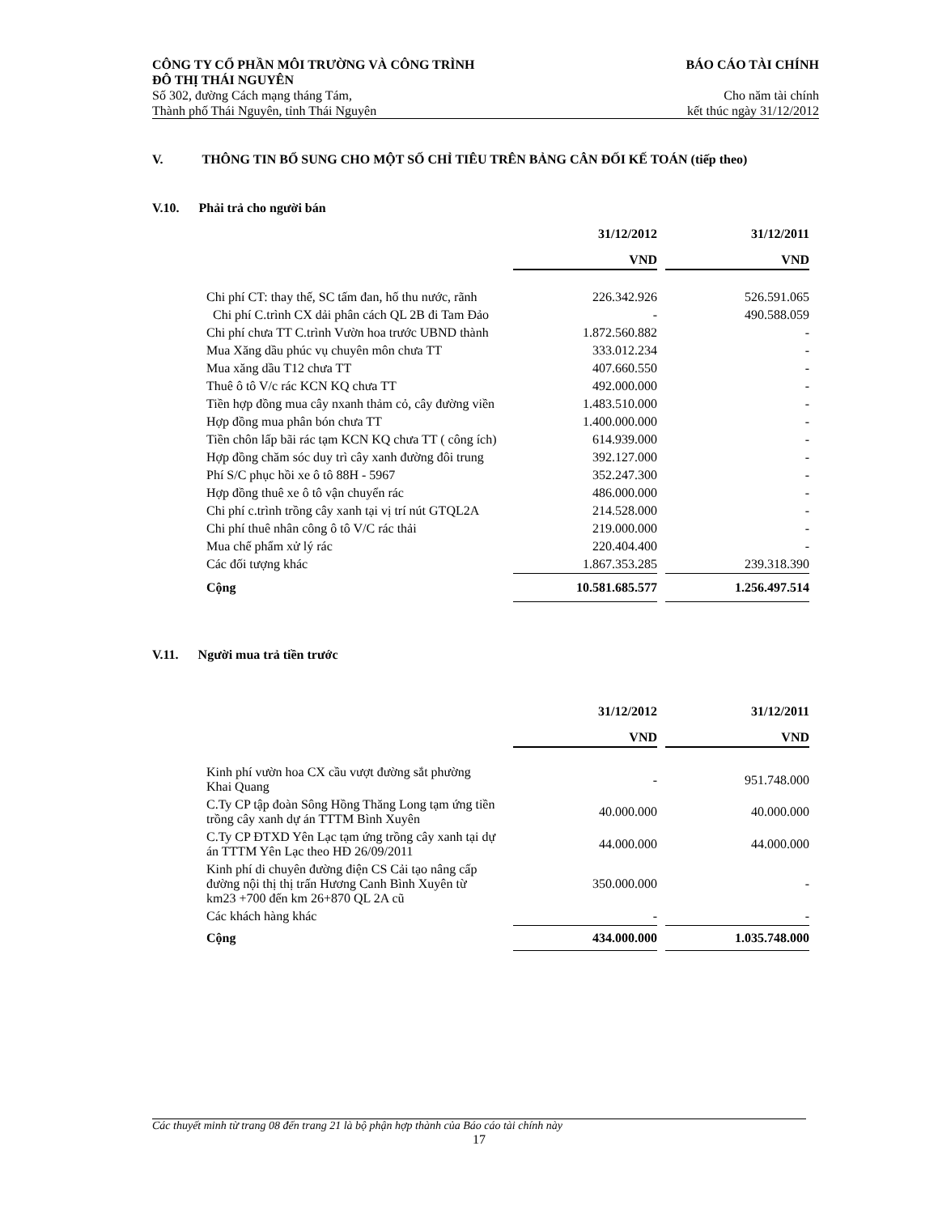CÔNG TY CỔ PHẦN MÔI TRƯỜNG VÀ CÔNG TRÌNH
ĐÔ THỊ THÁI NGUYÊN BÁO CÁO TÀI CHÍNH
Số 302, đường Cách mạng tháng Tám,
Thành phố Thái Nguyên, tỉnh Thái Nguyên Cho năm tài chính
kết thúc ngày 31/12/2012
V. THÔNG TIN BỔ SUNG CHO MỘT SỐ CHỈ TIÊU TRÊN BẢNG CÂN ĐỐI KẾ TOÁN (tiếp theo)
V.10. Phải trả cho người bán
| | 31/12/2012 | | 31/12/2011 |
| | VND | | VND |
| Chi phí CT: thay thế, SC tấm đan, hố thu nước, rãnh | 226.342.926 | | 526.591.065 |
| Chi phí C.trình CX dải phân cách QL 2B đi Tam Đảo | - | | 490.588.059 |
| Chi phí chưa TT C.trình Vườn hoa trước UBND thành | 1.872.560.882 | | - |
| Mua Xăng dầu phúc vụ chuyên môn chưa TT | 333.012.234 | | - |
| Mua xăng dầu T12 chưa TT | 407.660.550 | | - |
| Thuê ô tô V/c rác KCN KQ chưa TT | 492.000.000 | | - |
| Tiền hợp đồng mua cây nxanh thảm cỏ, cây đường viền | 1.483.510.000 | | - |
| Hợp đồng mua phân bón chưa TT | 1.400.000.000 | | - |
| Tiền chôn lấp bãi rác tạm KCN KQ chưa TT ( công ích) | 614.939.000 | | - |
| Hợp đồng chăm sóc duy trì cây xanh đường đôi trung | 392.127.000 | | - |
| Phí S/C phục hồi xe ô tô 88H - 5967 | 352.247.300 | | - |
| Hợp đồng thuê xe ô tô vận chuyển rác | 486.000.000 | | - |
| Chi phí c.trình trồng cây xanh tại vị trí nút GTQL2A | 214.528.000 | | - |
| Chi phí thuê nhân công ô tô V/C rác thải | 219.000.000 | | - |
| Mua chế phẩm xử lý rác | 220.404.400 | | - |
| Các đối tượng khác | 1.867.353.285 | | 239.318.390 |
| Cộng | 10.581.685.577 | | 1.256.497.514 |
V.11. Người mua trả tiền trước
| | 31/12/2012 | | 31/12/2011 |
| | VND | | VND |
| Kinh phí vườn hoa CX cầu vượt đường sắt phường Khai Quang | - | | 951.748.000 |
| C.Ty CP tập đoàn Sông Hồng Thăng Long tạm ứng tiền trồng cây xanh dự án TTTM Bình Xuyên | 40.000.000 | | 40.000.000 |
| C.Ty CP ĐTXD Yên Lạc tạm ứng trồng cây xanh tại dự án TTTM Yên Lạc theo HĐ 26/09/2011 | 44.000.000 | | 44.000.000 |
| Kinh phí di chuyên đường điện CS Cải tạo nâng cấp đường nội thị thị trấn Hương Canh Bình Xuyên từ km23 +700 đến km 26+870 QL 2A cũ | 350.000.000 | | - |
| Các khách hàng khác | - | | - |
| Cộng | 434.000.000 | | 1.035.748.000 |
Các thuyết minh từ trang 08 đến trang 21 là bộ phận hợp thành của Báo cáo tài chính này
17